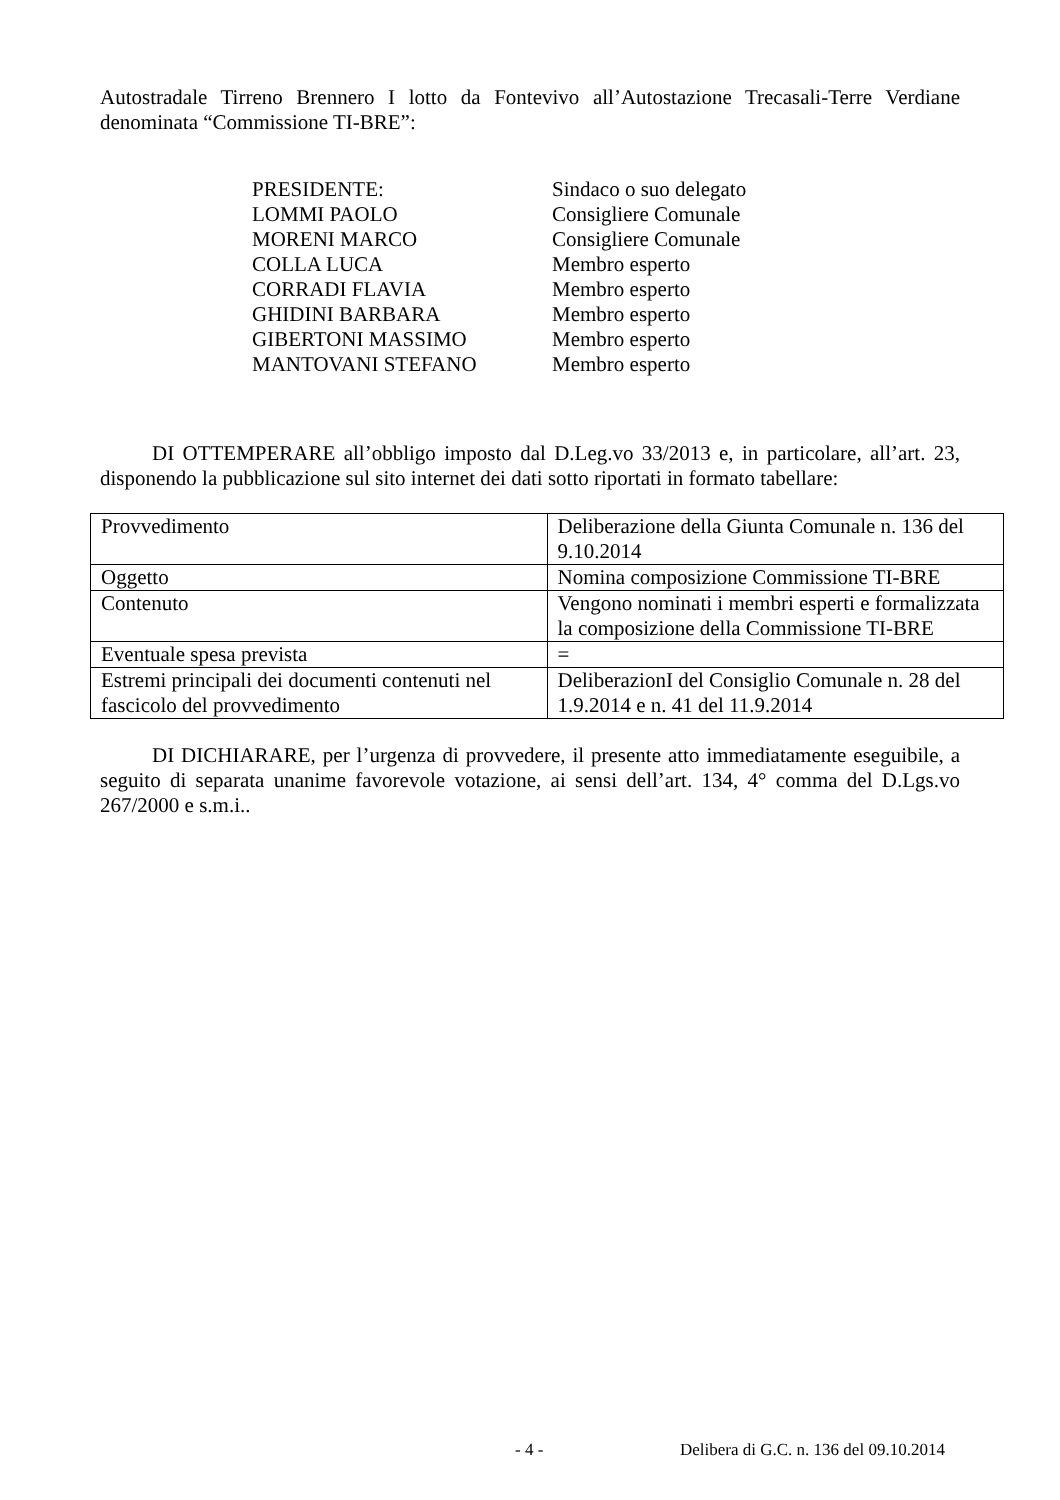Autostradale Tirreno Brennero I lotto da Fontevivo all’Autostazione Trecasali-Terre Verdiane denominata “Commissione TI-BRE”:
| PRESIDENTE: | Sindaco o suo delegato |
| LOMMI PAOLO | Consigliere Comunale |
| MORENI MARCO | Consigliere Comunale |
| COLLA LUCA | Membro esperto |
| CORRADI FLAVIA | Membro esperto |
| GHIDINI BARBARA | Membro esperto |
| GIBERTONI MASSIMO | Membro esperto |
| MANTOVANI STEFANO | Membro esperto |
DI OTTEMPERARE all’obbligo imposto dal D.Leg.vo 33/2013 e, in particolare, all’art. 23, disponendo la pubblicazione sul sito internet dei dati sotto riportati in formato tabellare:
| Provvedimento | Deliberazione della Giunta Comunale n. 136 del 9.10.2014 |
| Oggetto | Nomina composizione Commissione TI-BRE |
| Contenuto | Vengono nominati i membri esperti e formalizzata la composizione della Commissione TI-BRE |
| Eventuale spesa prevista | = |
| Estremi principali dei documenti contenuti nel fascicolo del provvedimento | DeliberazionI del Consiglio Comunale n. 28 del 1.9.2014 e n. 41 del 11.9.2014 |
DI DICHIARARE, per l’urgenza di provvedere, il presente atto immediatamente eseguibile, a seguito di separata unanime favorevole votazione, ai sensi dell’art. 134, 4° comma del D.Lgs.vo 267/2000 e s.m.i..
- 4 - Delibera di G.C. n. 136 del 09.10.2014